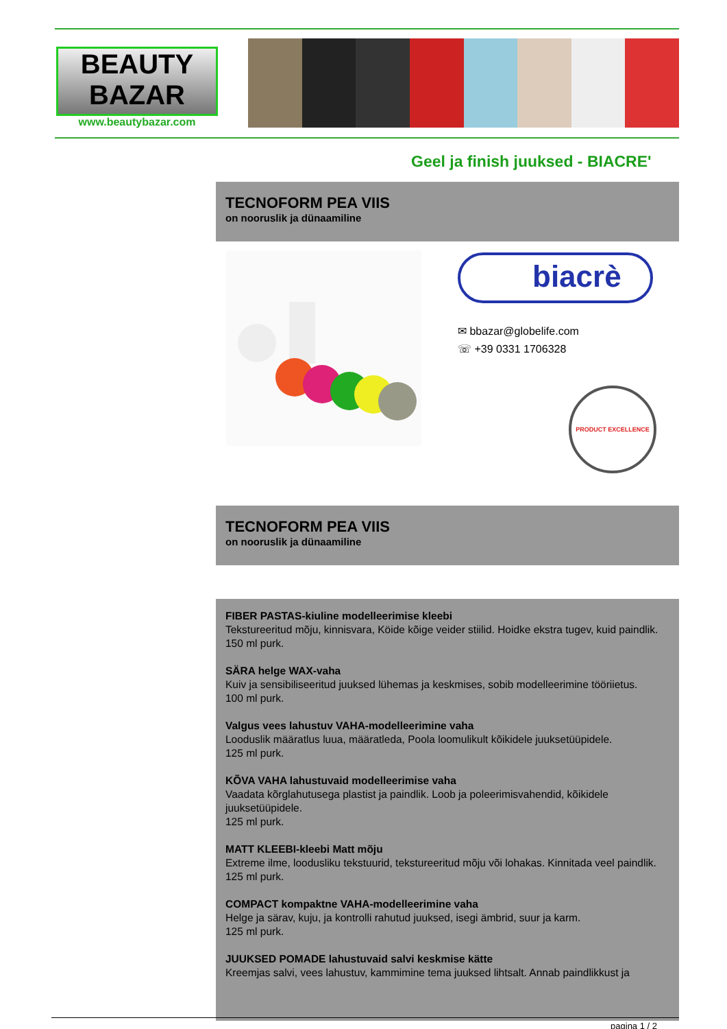BEAUTY
BAZAR
www.beautybazar.com
Geel ja finish juuksed - BIACRE'
TECNOFORM PEA VIIS
on nooruslik ja dünaamiline
biacrè
✉ bbazar@globelife.com
☏ +39 0331 1706328
PRODUCT EXCELLENCE
TECNOFORM PEA VIIS
on nooruslik ja dünaamiline
FIBER PASTAS-kiuline modelleerimise kleebi
Tekstureeritud mõju, kinnisvara, Köide kõige veider stiilid. Hoidke ekstra tugev, kuid paindlik.
150 ml purk.
SÄRA helge WAX-vaha
Kuiv ja sensibiliseeritud juuksed lühemas ja keskmises, sobib modelleerimine tööriietus.
100 ml purk.
Valgus vees lahustuv VAHA-modelleerimine vaha
Looduslik määratlus luua, määratleda, Poola loomulikult kõikidele juuksetüüpidele.
125 ml purk.
KÕVA VAHA lahustuvaid modelleerimise vaha
Vaadata kõrglahutusega plastist ja paindlik. Loob ja poleerimisvahendid, kõikidele juuksetüüpidele.
125 ml purk.
MATT KLEEBI-kleebi Matt mõju
Extreme ilme, loodusliku tekstuurid, tekstureeritud mõju või lohakas. Kinnitada veel paindlik.
125 ml purk.
COMPACT kompaktne VAHA-modelleerimine vaha
Helge ja särav, kuju, ja kontrolli rahutud juuksed, isegi ämbrid, suur ja karm.
125 ml purk.
JUUKSED POMADE lahustuvaid salvi keskmise kätte
Kreemjas salvi, vees lahustuv, kammimine tema juuksed lihtsalt. Annab paindlikkust ja
pagina 1 / 2